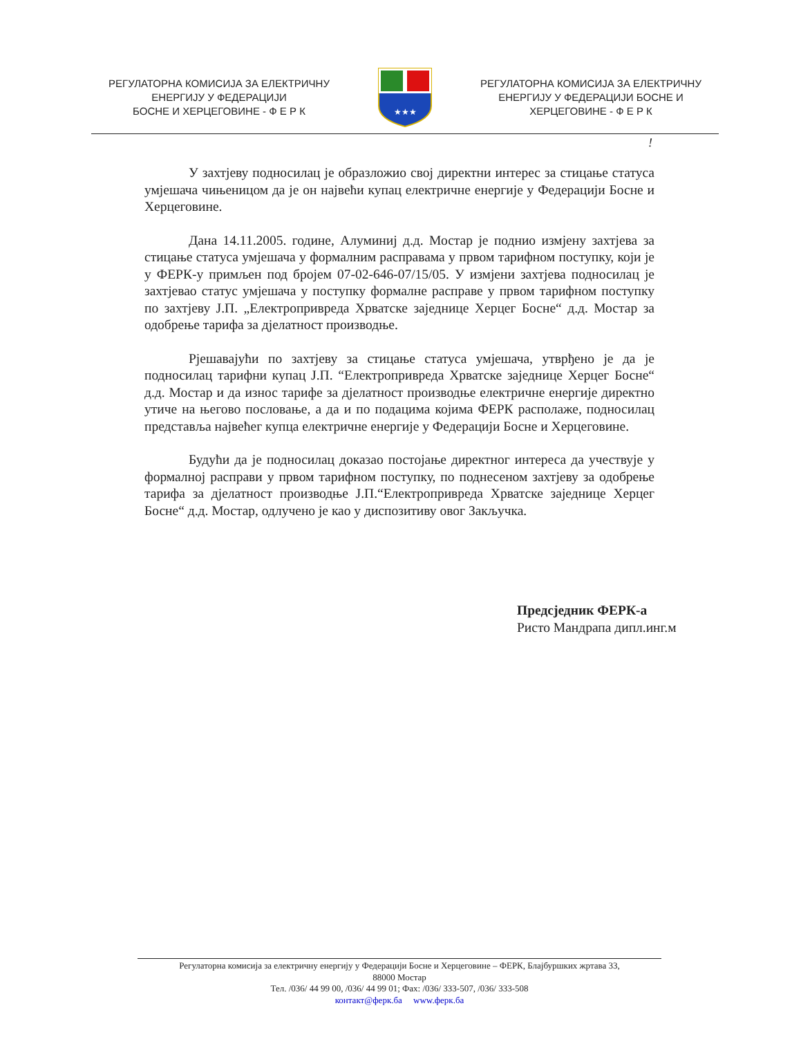РЕГУЛАТОРНА КОМИСИЈА ЗА ЕЛЕКТРИЧНУ
ЕНЕРГИЈУ У ФЕДЕРАЦИЈИ
БОСНЕ И ХЕРЦЕГОВИНЕ - Ф Е Р К
★★★
РЕГУЛАТОРНА КОМИСИЈА ЗА ЕЛЕКТРИЧНУ
ЕНЕРГИЈУ У ФЕДЕРАЦИЈИ БОСНЕ И
ХЕРЦЕГОВИНЕ - Ф Е Р К
!
У захтјеву подносилац је образложио свој директни интерес за стицање статуса умјешача чињеницом да је он највећи купац електричне енергије у Федерацији Босне и Херцеговине.
Дана 14.11.2005. године, Алуминиј д.д. Мостар је поднио измјену захтјева за стицање статуса умјешача у формалним расправама у првом тарифном поступку, који је у ФЕРК-у примљен под бројем 07-02-646-07/15/05. У измјени захтјева подносилац је захтјевао статус умјешача у поступку формалне расправе у првом тарифном поступку по захтјеву Ј.П. „Електропривреда Хрватске заједнице Херцег Босне“ д.д. Мостар за одобрење тарифа за дјелатност производње.
Рјешавајући по захтјеву за стицање статуса умјешача, утврђено је да је подносилац тарифни купац Ј.П. “Електропривреда Хрватске заједнице Херцег Босне“ д.д. Мостар и да износ тарифе за дјелатност производње електричне енергије директно утиче на његово пословање, а да и по подацима којима ФЕРК располаже, подносилац представља највећег купца електричне енергије у Федерацији Босне и Херцеговине.
Будући да је подносилац доказао постојање директног интереса да учествује у формалној расправи у првом тарифном поступку, по поднесеном захтјеву за одобрење тарифа за дјелатност производње Ј.П.“Електропривреда Хрватске заједнице Херцег Босне“ д.д. Мостар, одлучено је као у диспозитиву овог Закључка.
Предсједник ФЕРК-а
Ристо Мандрапа дипл.инг.м
Регулаторна комисија за електричну енергију у Федерацији Босне и Херцеговине – ФЕРК, Блајбуршких жртава 33,
88000 Мостар
Тел. /036/ 44 99 00, /036/ 44 99 01; Фах: /036/ 333-507, /036/ 333-508
контакт@ферк.ба www.ферк.ба